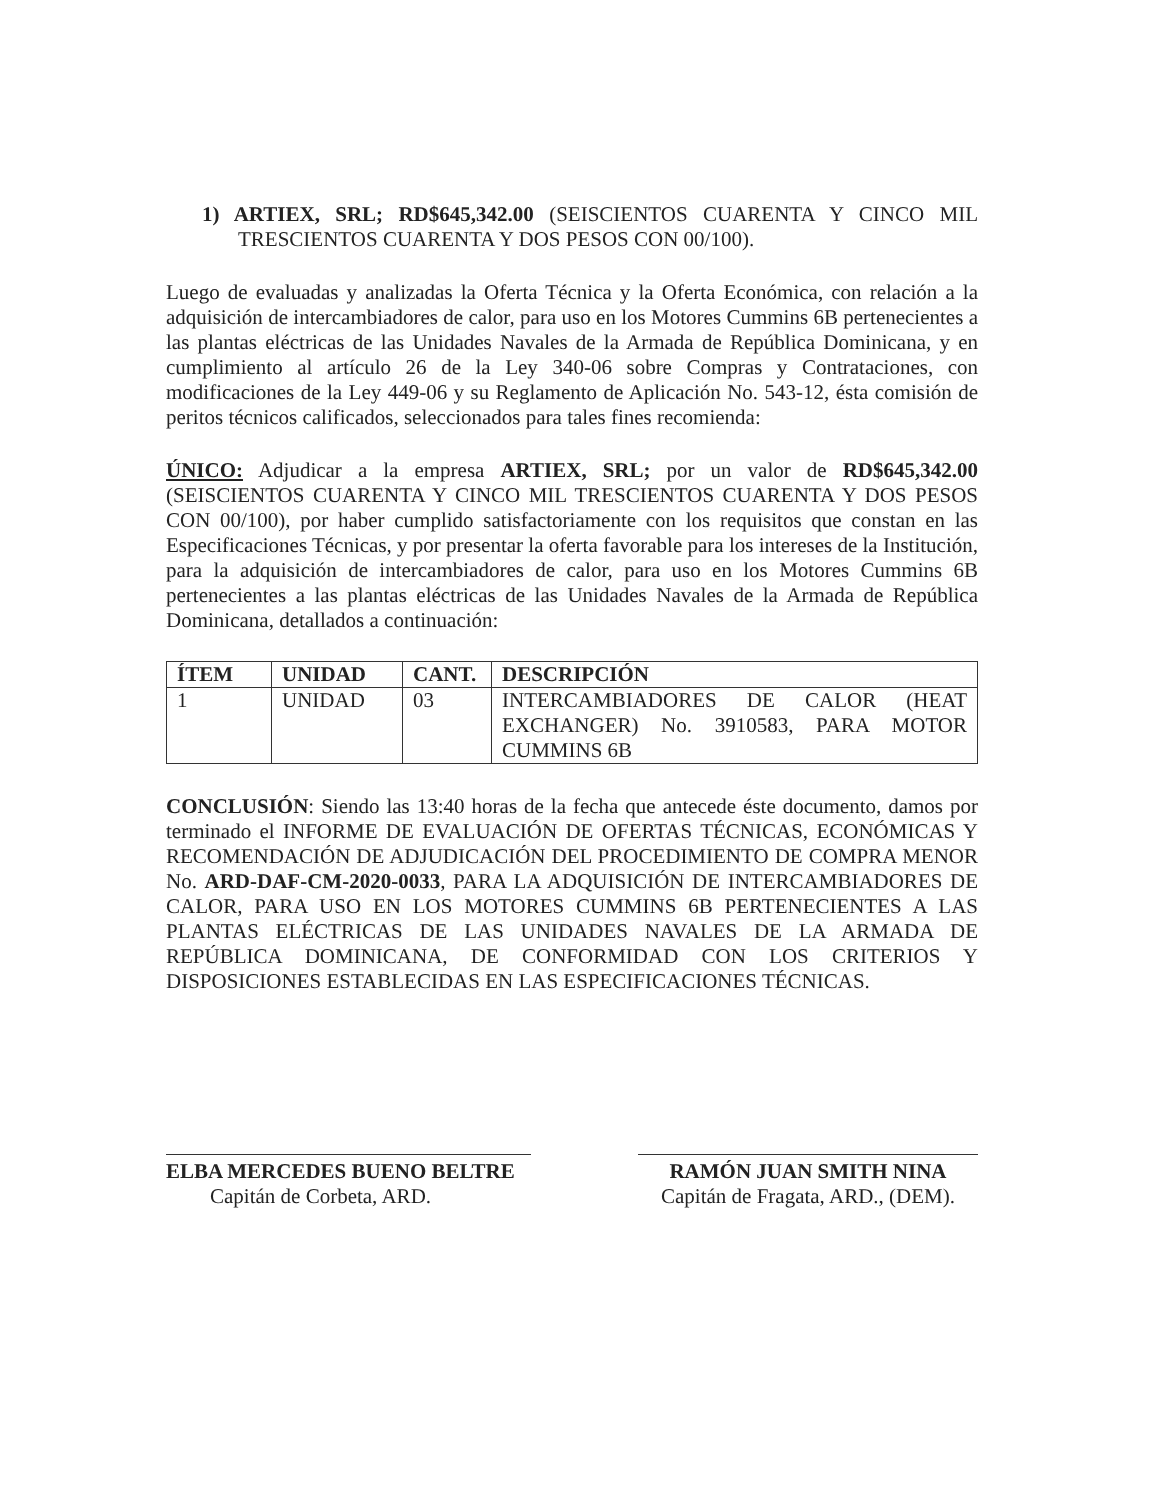1) ARTIEX, SRL; RD$645,342.00 (SEISCIENTOS CUARENTA Y CINCO MIL TRESCIENTOS CUARENTA Y DOS PESOS CON 00/100).
Luego de evaluadas y analizadas la Oferta Técnica y la Oferta Económica, con relación a la adquisición de intercambiadores de calor, para uso en los Motores Cummins 6B pertenecientes a las plantas eléctricas de las Unidades Navales de la Armada de República Dominicana, y en cumplimiento al artículo 26 de la Ley 340-06 sobre Compras y Contrataciones, con modificaciones de la Ley 449-06 y su Reglamento de Aplicación No. 543-12, ésta comisión de peritos técnicos calificados, seleccionados para tales fines recomienda:
ÚNICO: Adjudicar a la empresa ARTIEX, SRL; por un valor de RD$645,342.00 (SEISCIENTOS CUARENTA Y CINCO MIL TRESCIENTOS CUARENTA Y DOS PESOS CON 00/100), por haber cumplido satisfactoriamente con los requisitos que constan en las Especificaciones Técnicas, y por presentar la oferta favorable para los intereses de la Institución, para la adquisición de intercambiadores de calor, para uso en los Motores Cummins 6B pertenecientes a las plantas eléctricas de las Unidades Navales de la Armada de República Dominicana, detallados a continuación:
| ÍTEM | UNIDAD | CANT. | DESCRIPCIÓN |
| --- | --- | --- | --- |
| 1 | UNIDAD | 03 | INTERCAMBIADORES DE CALOR (HEAT EXCHANGER) No. 3910583, PARA MOTOR CUMMINS 6B |
CONCLUSIÓN: Siendo las 13:40 horas de la fecha que antecede éste documento, damos por terminado el INFORME DE EVALUACIÓN DE OFERTAS TÉCNICAS, ECONÓMICAS Y RECOMENDACIÓN DE ADJUDICACIÓN DEL PROCEDIMIENTO DE COMPRA MENOR No. ARD-DAF-CM-2020-0033, PARA LA ADQUISICIÓN DE INTERCAMBIADORES DE CALOR, PARA USO EN LOS MOTORES CUMMINS 6B PERTENECIENTES A LAS PLANTAS ELÉCTRICAS DE LAS UNIDADES NAVALES DE LA ARMADA DE REPÚBLICA DOMINICANA, DE CONFORMIDAD CON LOS CRITERIOS Y DISPOSICIONES ESTABLECIDAS EN LAS ESPECIFICACIONES TÉCNICAS.
ELBA MERCEDES BUENO BELTRE
Capitán de Corbeta, ARD.
RAMÓN JUAN SMITH NINA
Capitán de Fragata, ARD., (DEM).